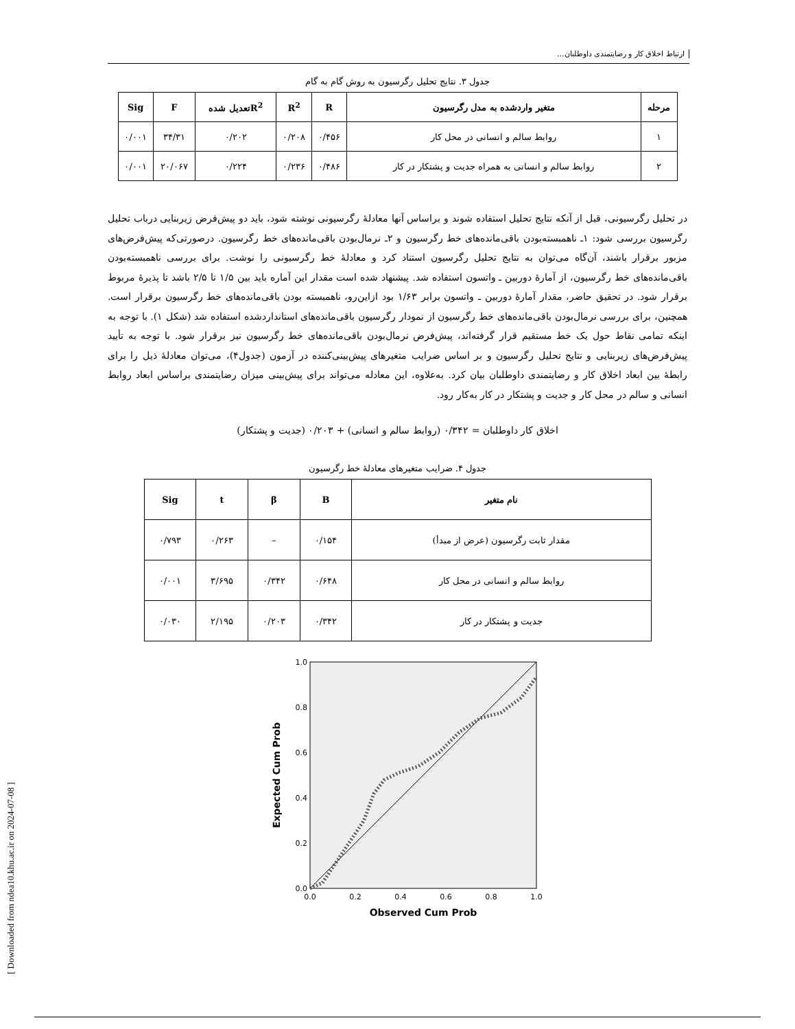[ Downloaded from ndea10.khu.ac.ir on 2024-07-08 ]
ارتباط اخلاق کار و رضایتمندی داوطلبان...
جدول ۳. نتایج تحلیل رگرسیون به روش گام به گام
| مرحله | متغیر واردشده به مدل رگرسیون | R | R<sup>2</sup> | R<sup>2</sup>تعدیل شده | F | Sig |
| --- | --- | --- | --- | --- | --- | --- |
| ۱ | روابط سالم و انسانی در محل کار | ۰/۴۵۶ | ۰/۲۰۸ | ۰/۲۰۲ | ۳۴/۳۱ | ۰/۰۰۱ |
| ۲ | روابط سالم و انسانی به همراه جدیت و پشتکار در کار | ۰/۴۸۶ | ۰/۲۳۶ | ۰/۲۲۴ | ۲۰/۰۶۷ | ۰/۰۰۱ |
در تحلیل رگرسیونی، قبل از آنکه نتایج تحلیل استفاده شوند و براساس آنها معادلۀ رگرسیونی نوشته شود، باید دو پیش‌فرض زیربنایی درباب تحلیل رگرسیون بررسی شود: ۱ـ ناهمبسته‌بودن باقی‌مانده‌های خط رگرسیون و ۲ـ نرمال‌بودن باقی‌مانده‌های خط رگرسیون. درصورتی‌که پیش‌فرض‌های مزبور برقرار باشند، آن‌گاه می‌توان به نتایج تحلیل رگرسیون استناد کرد و معادلۀ خط رگرسیونی را نوشت. برای بررسی ناهمبسته‌بودن باقی‌مانده‌های خط رگرسیون، از آمارۀ دوربین ـ واتسون استفاده شد. پیشنهاد شده است مقدار این آماره باید بین ۱/۵ تا ۲/۵ باشد تا پذیرۀ مربوط برقرار شود. در تحقیق حاضر، مقدار آمارۀ دوربین ـ واتسون برابر ۱/۶۳ بود ازاین‌رو، ناهمبسته بودن باقی‌مانده‌های خط رگرسیون برقرار است. همچنین، برای بررسی نرمال‌بودن باقی‌مانده‌های خط رگرسیون از نمودار رگرسیون باقی‌مانده‌های استانداردشده استفاده شد (شکل ۱). با توجه به اینکه تمامی نقاط حول یک خط مستقیم قرار گرفته‌اند، پیش‌فرض نرمال‌بودن باقی‌مانده‌های خط رگرسیون نیز برقرار شود. با توجه به تأیید پیش‌فرض‌های زیربنایی و نتایج تحلیل رگرسیون و بر اساس ضرایب متغیرهای پیش‌بینی‌کننده در آزمون (جدول۴)، می‌توان معادلۀ ذیل را برای رابطۀ بین ابعاد اخلاق کار و رضایتمندی داوطلبان بیان کرد. به‌علاوه، این معادله می‌تواند برای پیش‌بینی میزان رضایتمندی براساس ابعاد روابط انسانی و سالم در محل کار و جدیت و پشتکار در کار به‌کار رود.
اخلاق کار داوطلبان = ۰/۳۴۲ (روابط سالم و انسانی) + ۰/۲۰۳ (جدیت و پشتکار)
جدول ۴. ضرایب متغیرهای معادلۀ خط رگرسیون
| نام متغیر | B | β | t | Sig |
| --- | --- | --- | --- | --- |
| مقدار ثابت رگرسیون (عرض از مبدأ) | ۰/۱۵۴ | – | ۰/۲۶۳ | ۰/۷۹۳ |
| روابط سالم و انسانی در محل کار | ۰/۶۴۸ | ۰/۳۴۲ | ۳/۶۹۵ | ۰/۰۰۱ |
| جدیت و پشتکار در کار | ۰/۳۴۲ | ۰/۲۰۳ | ۲/۱۹۵ | ۰/۰۳۰ |
1.0
0.8
0.6
0.4
0.2
0.0
0.0
0.2
0.4
0.6
0.8
1.0
Observed Cum Prob
Expected Cum Prob